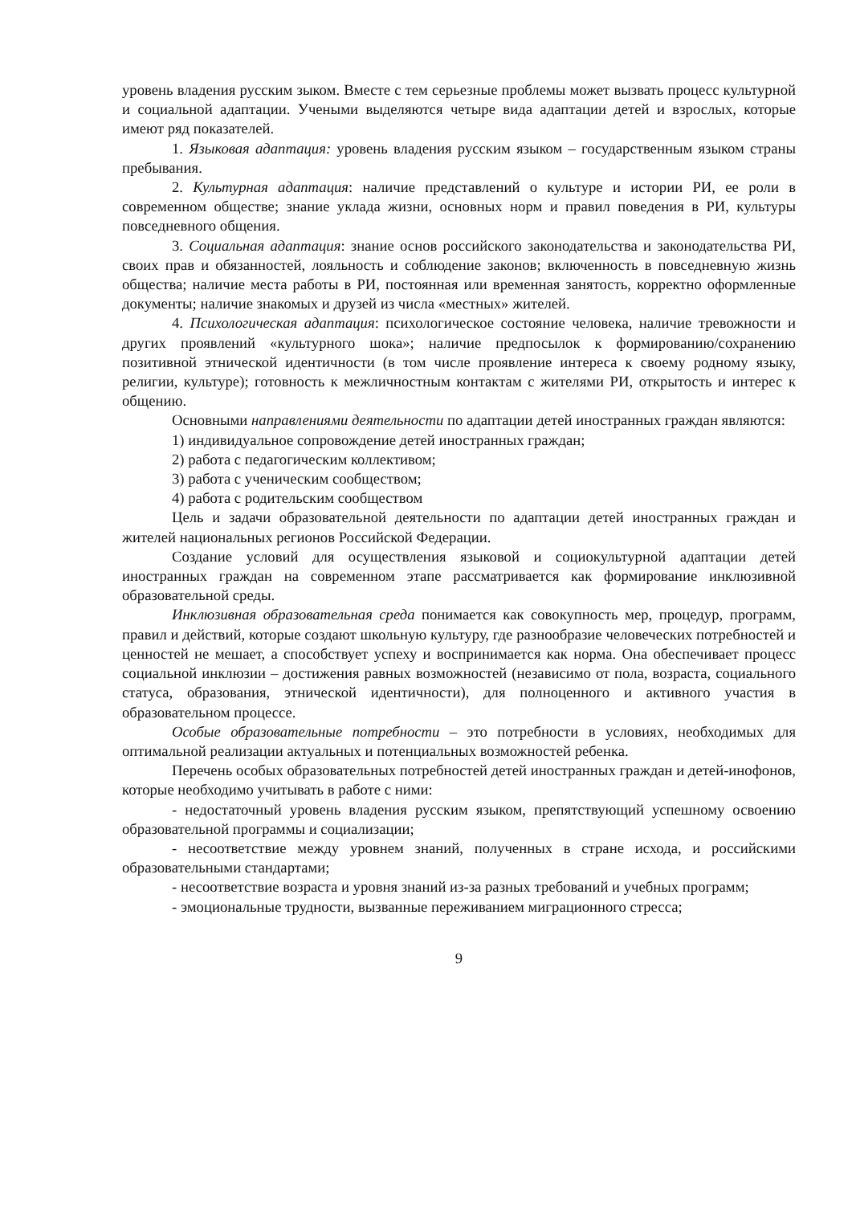уровень владения русским зыком. Вместе с тем серьезные проблемы может вызвать процесс культурной и социальной адаптации. Учеными выделяются четыре вида адаптации детей и взрослых, которые имеют ряд показателей.
1. Языковая адаптация: уровень владения русским языком – государственным языком страны пребывания.
2. Культурная адаптация: наличие представлений о культуре и истории РИ, ее роли в современном обществе; знание уклада жизни, основных норм и правил поведения в РИ, культуры повседневного общения.
3. Социальная адаптация: знание основ российского законодательства и законодательства РИ, своих прав и обязанностей, лояльность и соблюдение законов; включенность в повседневную жизнь общества; наличие места работы в РИ, постоянная или временная занятость, корректно оформленные документы; наличие знакомых и друзей из числа «местных» жителей.
4. Психологическая адаптация: психологическое состояние человека, наличие тревожности и других проявлений «культурного шока»; наличие предпосылок к формированию/сохранению позитивной этнической идентичности (в том числе проявление интереса к своему родному языку, религии, культуре); готовность к межличностным контактам с жителями РИ, открытость и интерес к общению.
Основными направлениями деятельности по адаптации детей иностранных граждан являются:
1) индивидуальное сопровождение детей иностранных граждан;
2) работа с педагогическим коллективом;
3) работа с ученическим сообществом;
4) работа с родительским сообществом
Цель и задачи образовательной деятельности по адаптации детей иностранных граждан и жителей национальных регионов Российской Федерации.
Создание условий для осуществления языковой и социокультурной адаптации детей иностранных граждан на современном этапе рассматривается как формирование инклюзивной образовательной среды.
Инклюзивная образовательная среда понимается как совокупность мер, процедур, программ, правил и действий, которые создают школьную культуру, где разнообразие человеческих потребностей и ценностей не мешает, а способствует успеху и воспринимается как норма. Она обеспечивает процесс социальной инклюзии – достижения равных возможностей (независимо от пола, возраста, социального статуса, образования, этнической идентичности), для полноценного и активного участия в образовательном процессе.
Особые образовательные потребности – это потребности в условиях, необходимых для оптимальной реализации актуальных и потенциальных возможностей ребенка.
Перечень особых образовательных потребностей детей иностранных граждан и детей-инофонов, которые необходимо учитывать в работе с ними:
- недостаточный уровень владения русским языком, препятствующий успешному освоению образовательной программы и социализации;
- несоответствие между уровнем знаний, полученных в стране исхода, и российскими образовательными стандартами;
- несоответствие возраста и уровня знаний из-за разных требований и учебных программ;
- эмоциональные трудности, вызванные переживанием миграционного стресса;
9